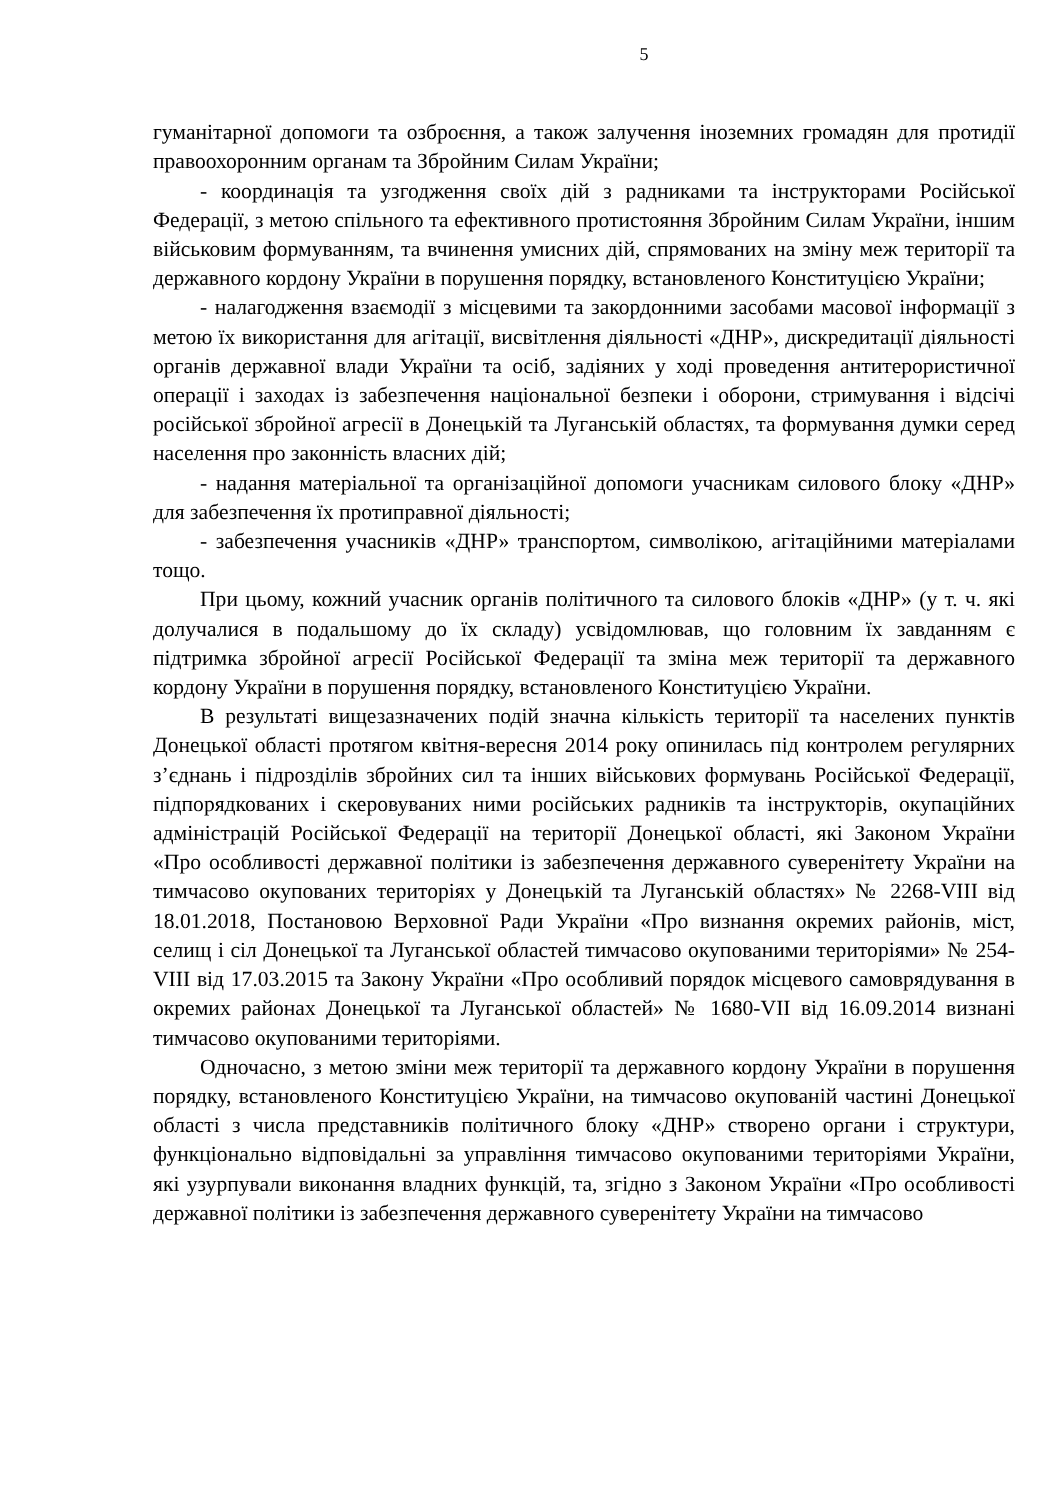5
гуманітарної допомоги та озброєння, а також залучення іноземних громадян для протидії правоохоронним органам та Збройним Силам України;
- координація та узгодження своїх дій з радниками та інструкторами Російської Федерації, з метою спільного та ефективного протистояння Збройним Силам України, іншим військовим формуванням, та вчинення умисних дій, спрямованих на зміну меж території та державного кордону України в порушення порядку, встановленого Конституцією України;
- налагодження взаємодії з місцевими та закордонними засобами масової інформації з метою їх використання для агітації, висвітлення діяльності «ДНР», дискредитації діяльності органів державної влади України та осіб, задіяних у ході проведення антитерористичної операції і заходах із забезпечення національної безпеки і оборони, стримування і відсічі російської збройної агресії в Донецькій та Луганській областях, та формування думки серед населення про законність власних дій;
- надання матеріальної та організаційної допомоги учасникам силового блоку «ДНР» для забезпечення їх протиправної діяльності;
- забезпечення учасників «ДНР» транспортом, символікою, агітаційними матеріалами тощо.
При цьому, кожний учасник органів політичного та силового блоків «ДНР» (у т. ч. які долучалися в подальшому до їх складу) усвідомлював, що головним їх завданням є підтримка збройної агресії Російської Федерації та зміна меж території та державного кордону України в порушення порядку, встановленого Конституцією України.
В результаті вищезазначених подій значна кількість території та населених пунктів Донецької області протягом квітня-вересня 2014 року опинилась під контролем регулярних з’єднань і підрозділів збройних сил та інших військових формувань Російської Федерації, підпорядкованих і скеровуваних ними російських радників та інструкторів, окупаційних адміністрацій Російської Федерації на території Донецької області, які Законом України «Про особливості державної політики із забезпечення державного суверенітету України на тимчасово окупованих територіях у Донецькій та Луганській областях» № 2268-VIII від 18.01.2018, Постановою Верховної Ради України «Про визнання окремих районів, міст, селищ і сіл Донецької та Луганської областей тимчасово окупованими територіями» № 254-VIII від 17.03.2015 та Закону України «Про особливий порядок місцевого самоврядування в окремих районах Донецької та Луганської областей» № 1680-VII від 16.09.2014 визнані тимчасово окупованими територіями.
Одночасно, з метою зміни меж території та державного кордону України в порушення порядку, встановленого Конституцією України, на тимчасово окупованій частині Донецької області з числа представників політичного блоку «ДНР» створено органи і структури, функціонально відповідальні за управління тимчасово окупованими територіями України, які узурпували виконання владних функцій, та, згідно з Законом України «Про особливості державної політики із забезпечення державного суверенітету України на тимчасово